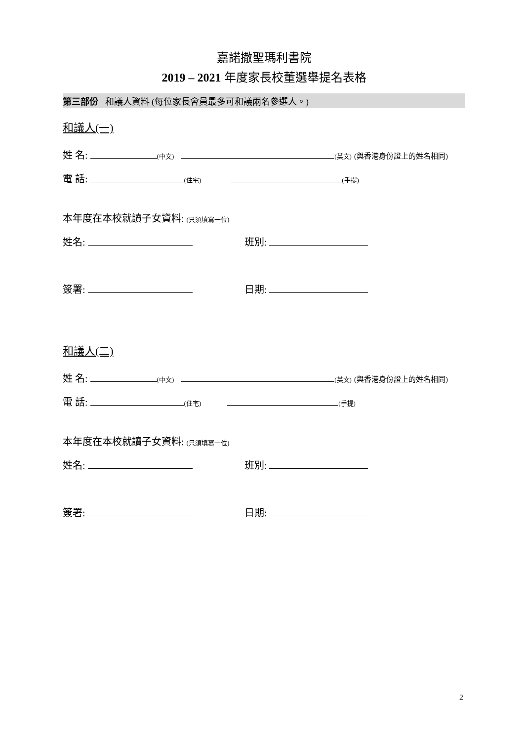嘉諾撒聖瑪利書院
2019 – 2021 年度家長校董選舉提名表格
第三部份 和議人資料 (每位家長會員最多可和議兩名參選人。)
和議人(一)
姓 名: (中文) (英文) (與香港身份證上的姓名相同)
電 話: (住宅) (手提)
本年度在本校就讀子女資料: (只須填寫一位)
姓名: 班別:
簽署: 日期:
和議人(二)
姓 名: (中文) (英文) (與香港身份證上的姓名相同)
電 話: (住宅) (手提)
本年度在本校就讀子女資料: (只須填寫一位)
姓名: 班別:
簽署: 日期:
2